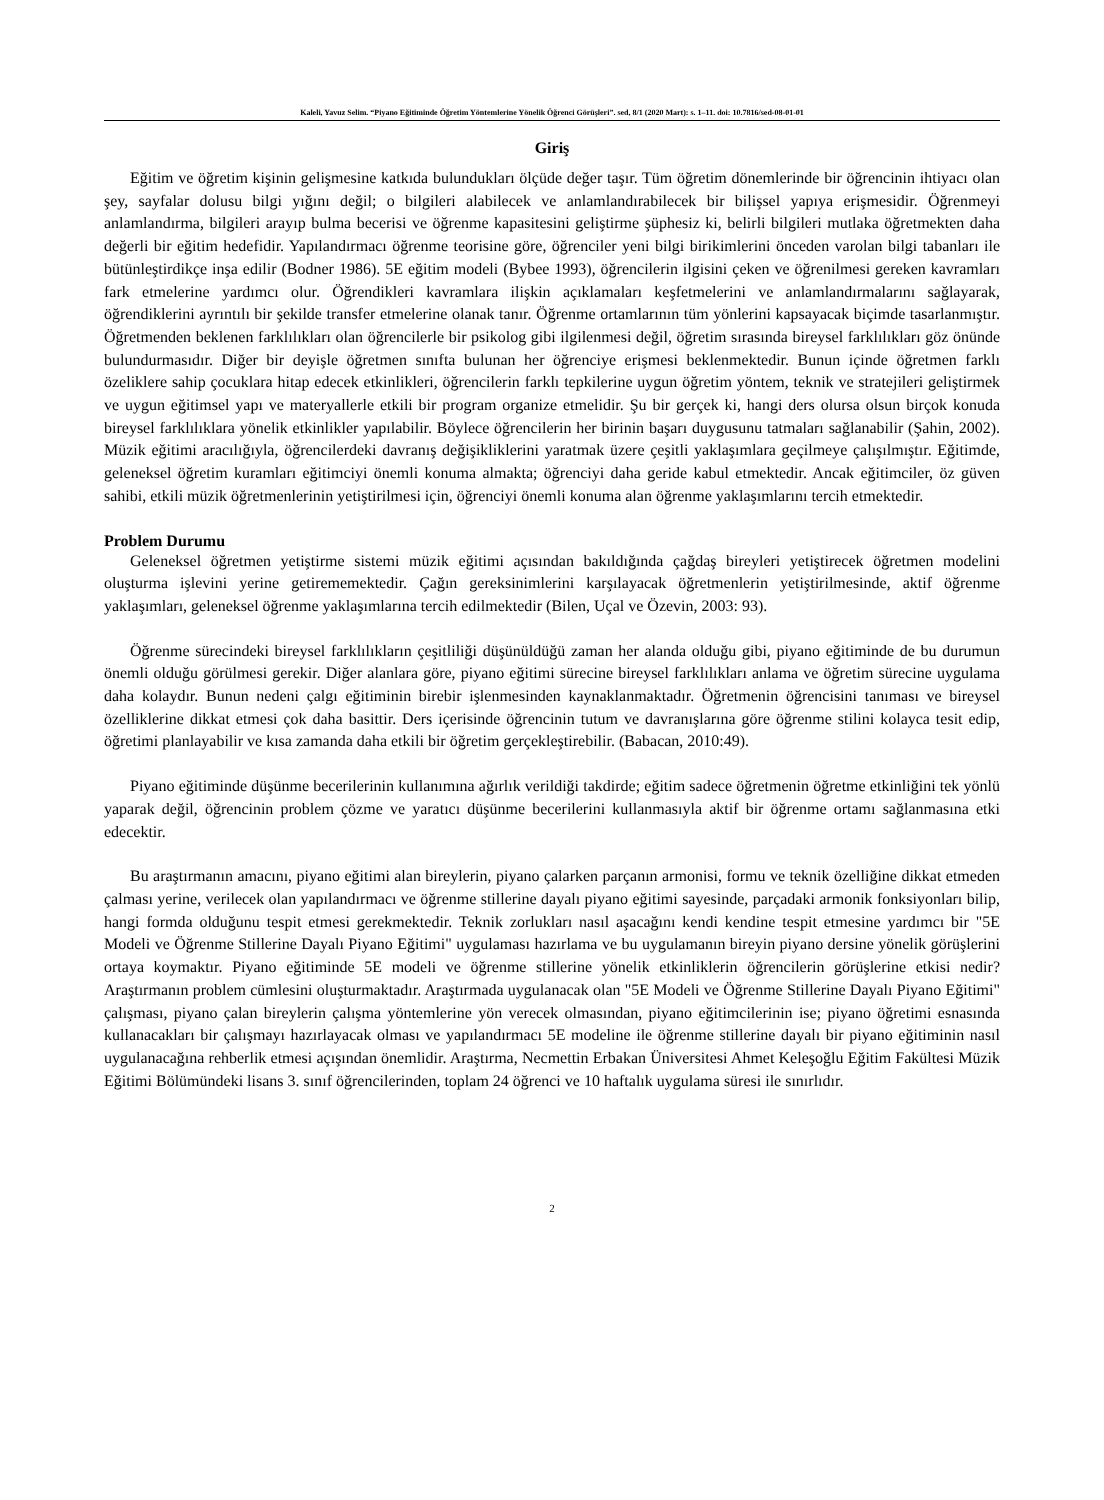Kaleli, Yavuz Selim. “Piyano Eğitiminde Öğretim Yöntemlerine Yönelik Öğrenci Görüşleri”. sed, 8/1 (2020 Mart): s. 1–11. doi: 10.7816/sed-08-01-01
Giriş
Eğitim ve öğretim kişinin gelişmesine katkıda bulundukları ölçüde değer taşır. Tüm öğretim dönemlerinde bir öğrencinin ihtiyacı olan şey, sayfalar dolusu bilgi yığını değil; o bilgileri alabilecek ve anlamlandırabilecek bir bilişsel yapıya erişmesidir. Öğrenmeyi anlamlandırma, bilgileri arayıp bulma becerisi ve öğrenme kapasitesini geliştirme şüphesiz ki, belirli bilgileri mutlaka öğretmekten daha değerli bir eğitim hedefidir. Yapılandırmacı öğrenme teorisine göre, öğrenciler yeni bilgi birikimlerini önceden varolan bilgi tabanları ile bütünleştirdikçe inşa edilir (Bodner 1986). 5E eğitim modeli (Bybee 1993), öğrencilerin ilgisini çeken ve öğrenilmesi gereken kavramları fark etmelerine yardımcı olur. Öğrendikleri kavramlara ilişkin açıklamaları keşfetmelerini ve anlamlandırmalarını sağlayarak, öğrendiklerini ayrıntılı bir şekilde transfer etmelerine olanak tanır. Öğrenme ortamlarının tüm yönlerini kapsayacak biçimde tasarlanmıştır. Öğretmenden beklenen farklılıkları olan öğrencilerle bir psikolog gibi ilgilenmesi değil, öğretim sırasında bireysel farklılıkları göz önünde bulundurmasıdır. Diğer bir deyişle öğretmen sınıfta bulunan her öğrenciye erişmesi beklenmektedir. Bunun içinde öğretmen farklı özeliklere sahip çocuklara hitap edecek etkinlikleri, öğrencilerin farklı tepkilerine uygun öğretim yöntem, teknik ve stratejileri geliştirmek ve uygun eğitimsel yapı ve materyallerle etkili bir program organize etmelidir. Şu bir gerçek ki, hangi ders olursa olsun birçok konuda bireysel farklılıklara yönelik etkinlikler yapılabilir. Böylece öğrencilerin her birinin başarı duygusunu tatmaları sağlanabilir (Şahin, 2002). Müzik eğitimi aracılığıyla, öğrencilerdeki davranış değişikliklerini yaratmak üzere çeşitli yaklaşımlara geçilmeye çalışılmıştır. Eğitimde, geleneksel öğretim kuramları eğitimciyi önemli konuma almakta; öğrenciyi daha geride kabul etmektedir. Ancak eğitimciler, öz güven sahibi, etkili müzik öğretmenlerinin yetiştirilmesi için, öğrenciyi önemli konuma alan öğrenme yaklaşımlarını tercih etmektedir.
Problem Durumu
Geleneksel öğretmen yetiştirme sistemi müzik eğitimi açısından bakıldığında çağdaş bireyleri yetiştirecek öğretmen modelini oluşturma işlevini yerine getirememektedir. Çağın gereksinimlerini karşılayacak öğretmenlerin yetiştirilmesinde, aktif öğrenme yaklaşımları, geleneksel öğrenme yaklaşımlarına tercih edilmektedir (Bilen, Uçal ve Özevin, 2003: 93).
Öğrenme sürecindeki bireysel farklılıkların çeşitliliği düşünüldüğü zaman her alanda olduğu gibi, piyano eğitiminde de bu durumun önemli olduğu görülmesi gerekir. Diğer alanlara göre, piyano eğitimi sürecine bireysel farklılıkları anlama ve öğretim sürecine uygulama daha kolaydır. Bunun nedeni çalgı eğitiminin birebir işlenmesinden kaynaklanmaktadır. Öğretmenin öğrencisini tanıması ve bireysel özelliklerine dikkat etmesi çok daha basittir. Ders içerisinde öğrencinin tutum ve davranışlarına göre öğrenme stilini kolayca tesit edip, öğretimi planlayabilir ve kısa zamanda daha etkili bir öğretim gerçekleştirebilir. (Babacan, 2010:49).
Piyano eğitiminde düşünme becerilerinin kullanımına ağırlık verildiği takdirde; eğitim sadece öğretmenin öğretme etkinliğini tek yönlü yaparak değil, öğrencinin problem çözme ve yaratıcı düşünme becerilerini kullanmasıyla aktif bir öğrenme ortamı sağlanmasına etki edecektir.
Bu araştırmanın amacını, piyano eğitimi alan bireylerin, piyano çalarken parçanın armonisi, formu ve teknik özelliğine dikkat etmeden çalması yerine, verilecek olan yapılandırmacı ve öğrenme stillerine dayalı piyano eğitimi sayesinde, parçadaki armonik fonksiyonları bilip, hangi formda olduğunu tespit etmesi gerekmektedir. Teknik zorlukları nasıl aşacağını kendi kendine tespit etmesine yardımcı bir "5E Modeli ve Öğrenme Stillerine Dayalı Piyano Eğitimi" uygulaması hazırlama ve bu uygulamanın bireyin piyano dersine yönelik görüşlerini ortaya koymaktır. Piyano eğitiminde 5E modeli ve öğrenme stillerine yönelik etkinliklerin öğrencilerin görüşlerine etkisi nedir? Araştırmanın problem cümlesini oluşturmaktadır. Araştırmada uygulanacak olan "5E Modeli ve Öğrenme Stillerine Dayalı Piyano Eğitimi" çalışması, piyano çalan bireylerin çalışma yöntemlerine yön verecek olmasından, piyano eğitimcilerinin ise; piyano öğretimi esnasında kullanacakları bir çalışmayı hazırlayacak olması ve yapılandırmacı 5E modeline ile öğrenme stillerine dayalı bir piyano eğitiminin nasıl uygulanacağına rehberlik etmesi açışından önemlidir. Araştırma, Necmettin Erbakan Üniversitesi Ahmet Keleşoğlu Eğitim Fakültesi Müzik Eğitimi Bölümündeki lisans 3. sınıf öğrencilerinden, toplam 24 öğrenci ve 10 haftalık uygulama süresi ile sınırlıdır.
2